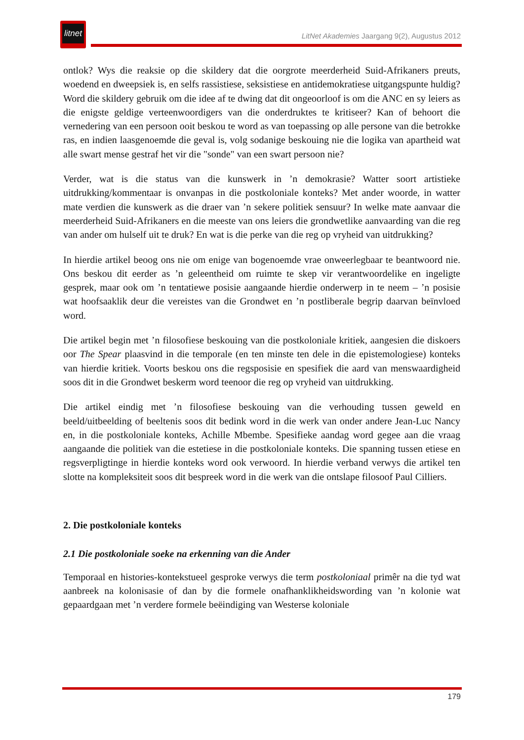litnet
LitNet Akademies Jaargang 9(2), Augustus 2012
ontlok? Wys die reaksie op die skildery dat die oorgrote meerderheid Suid-Afrikaners preuts, woedend en dweepsiek is, en selfs rassistiese, seksistiese en antidemokratiese uitgangspunte huldig? Word die skildery gebruik om die idee af te dwing dat dit ongeoorloof is om die ANC en sy leiers as die enigste geldige verteenwoordigers van die onderdruktes te kritiseer? Kan of behoort die vernedering van een persoon ooit beskou te word as van toepassing op alle persone van die betrokke ras, en indien laasgenoemde die geval is, volg sodanige beskouing nie die logika van apartheid wat alle swart mense gestraf het vir die "sonde" van een swart persoon nie?
Verder, wat is die status van die kunswerk in ’n demokrasie? Watter soort artistieke uitdrukking/kommentaar is onvanpas in die postkoloniale konteks? Met ander woorde, in watter mate verdien die kunswerk as die draer van ’n sekere politiek sensuur? In welke mate aanvaar die meerderheid Suid-Afrikaners en die meeste van ons leiers die grondwetlike aanvaarding van die reg van ander om hulself uit te druk? En wat is die perke van die reg op vryheid van uitdrukking?
In hierdie artikel beoog ons nie om enige van bogenoemde vrae onweerlegbaar te beantwoord nie. Ons beskou dit eerder as ’n geleentheid om ruimte te skep vir verantwoordelike en ingeligte gesprek, maar ook om ’n tentatiewe posisie aangaande hierdie onderwerp in te neem – ’n posisie wat hoofsaaklik deur die vereistes van die Grondwet en ’n postliberale begrip daarvan beïnvloed word.
Die artikel begin met ’n filosofiese beskouing van die postkoloniale kritiek, aangesien die diskoers oor The Spear plaasvind in die temporale (en ten minste ten dele in die epistemologiese) konteks van hierdie kritiek. Voorts beskou ons die regsposisie en spesifiek die aard van menswaardigheid soos dit in die Grondwet beskerm word teenoor die reg op vryheid van uitdrukking.
Die artikel eindig met ’n filosofiese beskouing van die verhouding tussen geweld en beeld/uitbeelding of beeltenis soos dit bedink word in die werk van onder andere Jean-Luc Nancy en, in die postkoloniale konteks, Achille Mbembe. Spesifieke aandag word gegee aan die vraag aangaande die politiek van die estetiese in die postkoloniale konteks. Die spanning tussen etiese en regsverpligtinge in hierdie konteks word ook verwoord. In hierdie verband verwys die artikel ten slotte na kompleksiteit soos dit bespreek word in die werk van die ontslape filosoof Paul Cilliers.
2. Die postkoloniale konteks
2.1 Die postkoloniale soeke na erkenning van die Ander
Temporaal en histories-kontekstueel gesproke verwys die term postkoloniaal primêr na die tyd wat aanbreek na kolonisasie of dan by die formele onafhanklikheidswording van ’n kolonie wat gepaardgaan met ’n verdere formele beëindiging van Westerse koloniale
179